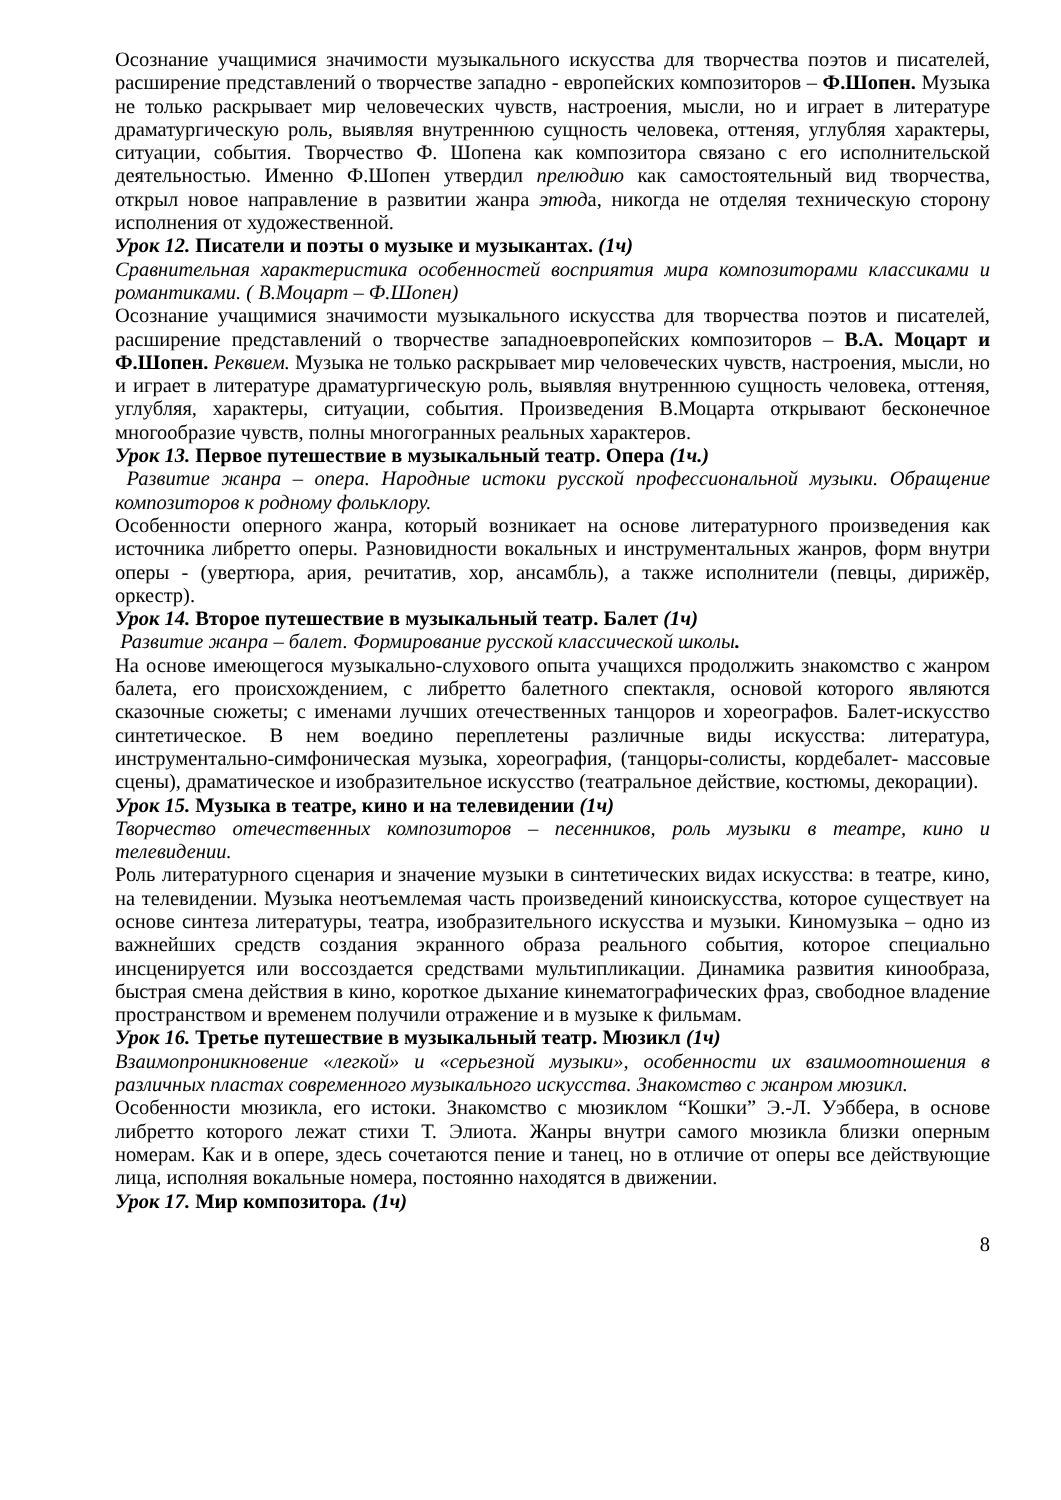Осознание учащимися значимости музыкального искусства для творчества поэтов и писателей, расширение представлений о творчестве западно - европейских композиторов – Ф.Шопен. Музыка не только раскрывает мир человеческих чувств, настроения, мысли, но и играет в литературе драматургическую роль, выявляя внутреннюю сущность человека, оттеняя, углубляя характеры, ситуации, события. Творчество Ф. Шопена как композитора связано с его исполнительской деятельностью. Именно Ф.Шопен утвердил прелюдию как самостоятельный вид творчества, открыл новое направление в развитии жанра этюда, никогда не отделяя техническую сторону исполнения от художественной.
Урок 12. Писатели и поэты о музыке и музыкантах. (1ч)
Сравнительная характеристика особенностей восприятия мира композиторами классиками и романтиками. ( В.Моцарт – Ф.Шопен)
Осознание учащимися значимости музыкального искусства для творчества поэтов и писателей, расширение представлений о творчестве западноевропейских композиторов – В.А. Моцарт и Ф.Шопен. Реквием. Музыка не только раскрывает мир человеческих чувств, настроения, мысли, но и играет в литературе драматургическую роль, выявляя внутреннюю сущность человека, оттеняя, углубляя, характеры, ситуации, события. Произведения В.Моцарта открывают бесконечное многообразие чувств, полны многогранных реальных характеров.
Урок 13. Первое путешествие в музыкальный театр. Опера (1ч.)
Развитие жанра – опера. Народные истоки русской профессиональной музыки. Обращение композиторов к родному фольклору.
Особенности оперного жанра, который возникает на основе литературного произведения как источника либретто оперы. Разновидности вокальных и инструментальных жанров, форм внутри оперы - (увертюра, ария, речитатив, хор, ансамбль), а также исполнители (певцы, дирижёр, оркестр).
Урок 14. Второе путешествие в музыкальный театр. Балет (1ч)
Развитие жанра – балет. Формирование русской классической школы.
На основе имеющегося музыкально-слухового опыта учащихся продолжить знакомство с жанром балета, его происхождением, с либретто балетного спектакля, основой которого являются сказочные сюжеты; с именами лучших отечественных танцоров и хореографов. Балет-искусство синтетическое. В нем воедино переплетены различные виды искусства: литература, инструментально-симфоническая музыка, хореография, (танцоры-солисты, кордебалет- массовые сцены), драматическое и изобразительное искусство (театральное действие, костюмы, декорации).
Урок 15. Музыка в театре, кино и на телевидении (1ч)
Творчество отечественных композиторов – песенников, роль музыки в театре, кино и телевидении.
Роль литературного сценария и значение музыки в синтетических видах искусства: в театре, кино, на телевидении. Музыка неотъемлемая часть произведений киноискусства, которое существует на основе синтеза литературы, театра, изобразительного искусства и музыки. Киномузыка – одно из важнейших средств создания экранного образа реального события, которое специально инсценируется или воссоздается средствами мультипликации. Динамика развития кинообраза, быстрая смена действия в кино, короткое дыхание кинематографических фраз, свободное владение пространством и временем получили отражение и в музыке к фильмам.
Урок 16. Третье путешествие в музыкальный театр. Мюзикл (1ч)
Взаимопроникновение «легкой» и «серьезной музыки», особенности их взаимоотношения в различных пластах современного музыкального искусства. Знакомство с жанром мюзикл.
Особенности мюзикла, его истоки. Знакомство с мюзиклом “Кошки” Э.-Л. Уэббера, в основе либретто которого лежат стихи Т. Элиота. Жанры внутри самого мюзикла близки оперным номерам. Как и в опере, здесь сочетаются пение и танец, но в отличие от оперы все действующие лица, исполняя вокальные номера, постоянно находятся в движении.
Урок 17. Мир композитора. (1ч)
8